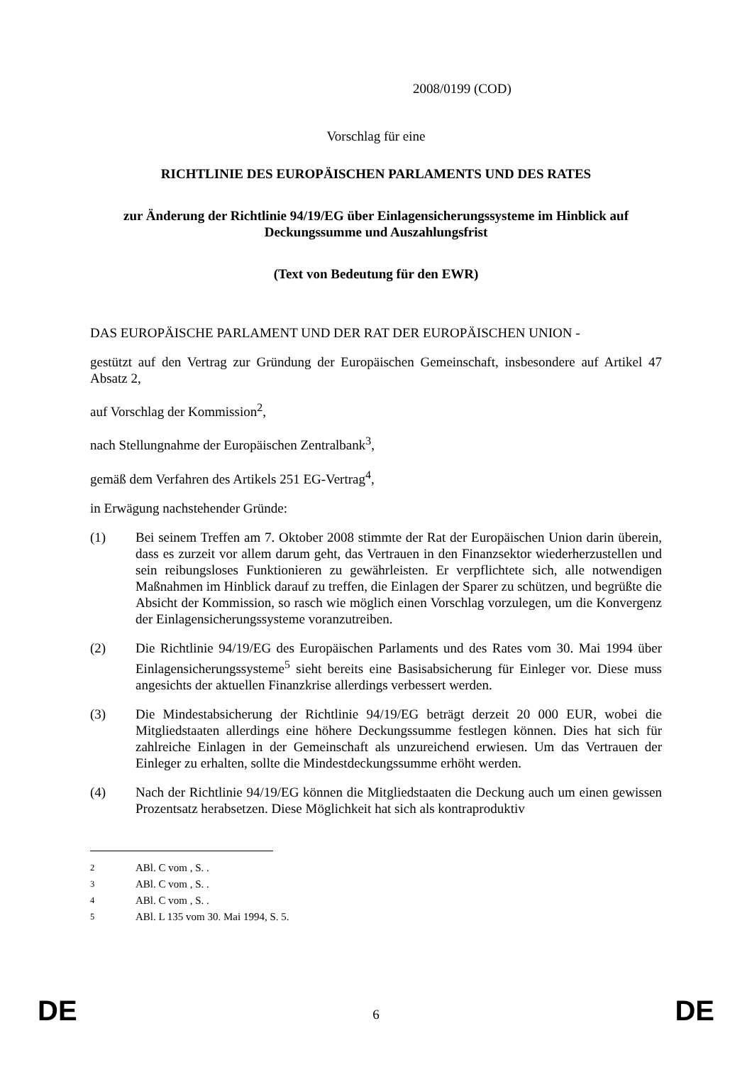2008/0199 (COD)
Vorschlag für eine
RICHTLINIE DES EUROPÄISCHEN PARLAMENTS UND DES RATES
zur Änderung der Richtlinie 94/19/EG über Einlagensicherungssysteme im Hinblick auf Deckungssumme und Auszahlungsfrist
(Text von Bedeutung für den EWR)
DAS EUROPÄISCHE PARLAMENT UND DER RAT DER EUROPÄISCHEN UNION -
gestützt auf den Vertrag zur Gründung der Europäischen Gemeinschaft, insbesondere auf Artikel 47 Absatz 2,
auf Vorschlag der Kommission<sup>2</sup>,
nach Stellungnahme der Europäischen Zentralbank<sup>3</sup>,
gemäß dem Verfahren des Artikels 251 EG-Vertrag<sup>4</sup>,
in Erwägung nachstehender Gründe:
(1) Bei seinem Treffen am 7. Oktober 2008 stimmte der Rat der Europäischen Union darin überein, dass es zurzeit vor allem darum geht, das Vertrauen in den Finanzsektor wiederherzustellen und sein reibungsloses Funktionieren zu gewährleisten. Er verpflichtete sich, alle notwendigen Maßnahmen im Hinblick darauf zu treffen, die Einlagen der Sparer zu schützen, und begrüßte die Absicht der Kommission, so rasch wie möglich einen Vorschlag vorzulegen, um die Konvergenz der Einlagensicherungssysteme voranzutreiben.
(2) Die Richtlinie 94/19/EG des Europäischen Parlaments und des Rates vom 30. Mai 1994 über Einlagensicherungssysteme<sup>5</sup> sieht bereits eine Basisabsicherung für Einleger vor. Diese muss angesichts der aktuellen Finanzkrise allerdings verbessert werden.
(3) Die Mindestabsicherung der Richtlinie 94/19/EG beträgt derzeit 20 000 EUR, wobei die Mitgliedstaaten allerdings eine höhere Deckungssumme festlegen können. Dies hat sich für zahlreiche Einlagen in der Gemeinschaft als unzureichend erwiesen. Um das Vertrauen der Einleger zu erhalten, sollte die Mindestdeckungssumme erhöht werden.
(4) Nach der Richtlinie 94/19/EG können die Mitgliedstaaten die Deckung auch um einen gewissen Prozentsatz herabsetzen. Diese Möglichkeit hat sich als kontraproduktiv
<sup>2</sup> ABl. C vom , S. .
<sup>3</sup> ABl. C vom , S. .
<sup>4</sup> ABl. C vom , S. .
<sup>5</sup> ABl. L 135 vom 30. Mai 1994, S. 5.
DE
6
DE